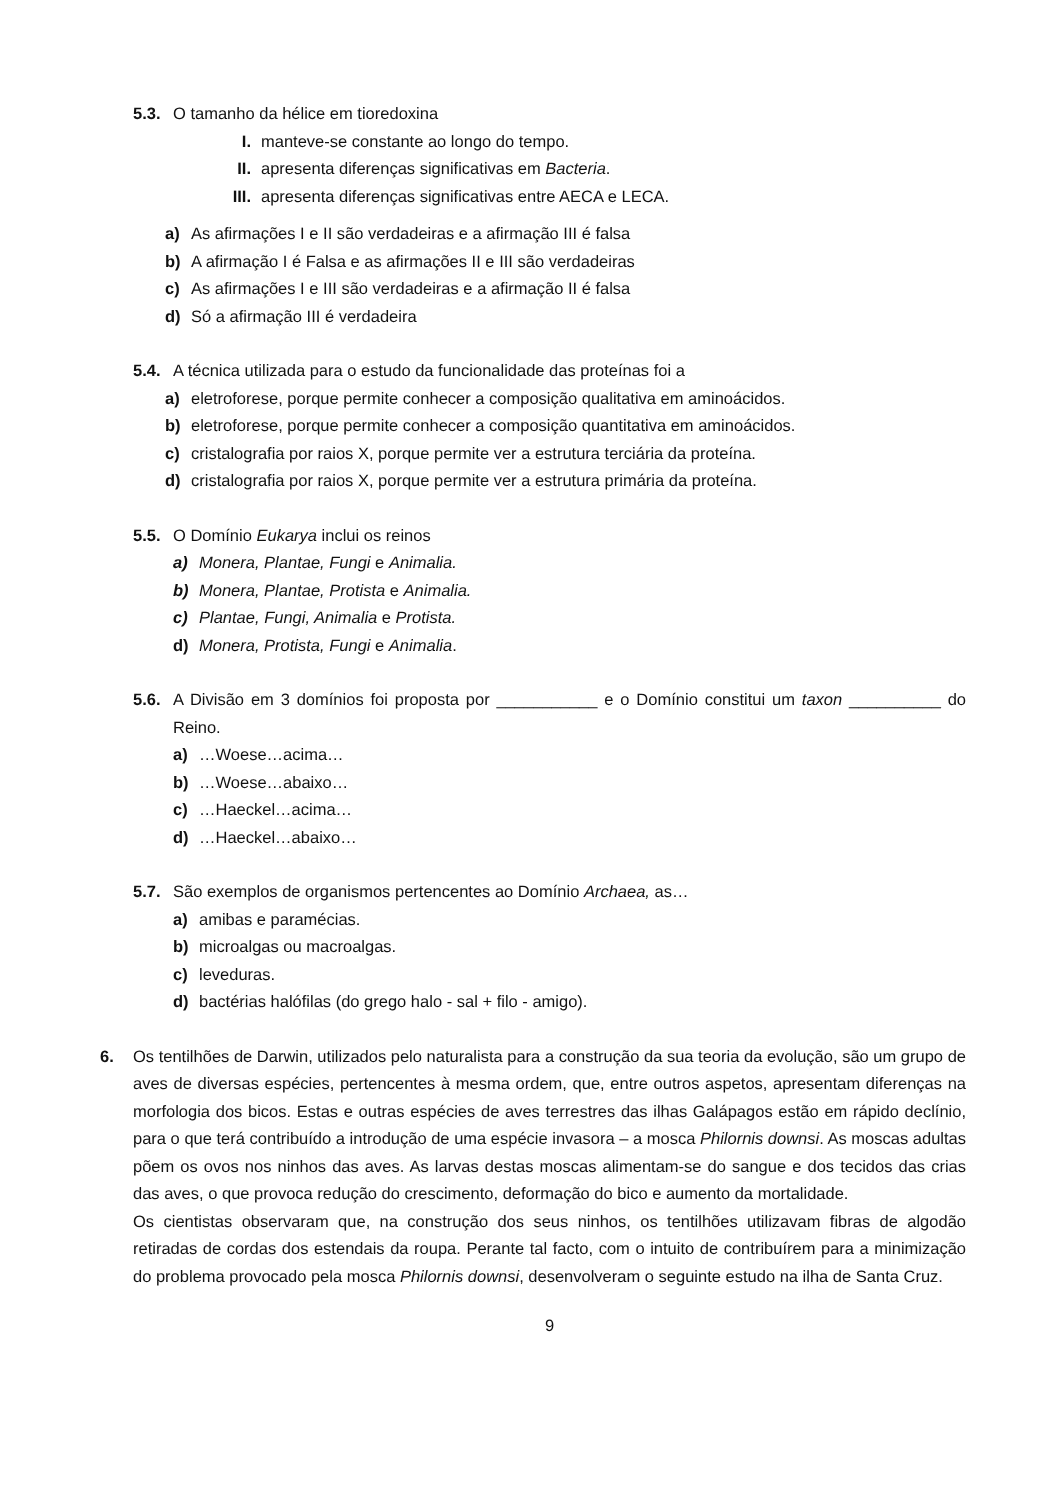5.3. O tamanho da hélice em tioredoxina
I. manteve-se constante ao longo do tempo.
II. apresenta diferenças significativas em Bacteria.
III. apresenta diferenças significativas entre AECA e LECA.
a) As afirmações I e II são verdadeiras e a afirmação III é falsa
b) A afirmação I é Falsa e as afirmações II e III são verdadeiras
c) As afirmações I e III são verdadeiras e a afirmação II é falsa
d) Só a afirmação III é verdadeira
5.4. A técnica utilizada para o estudo da funcionalidade das proteínas foi a
a) eletroforese, porque permite conhecer a composição qualitativa em aminoácidos.
b) eletroforese, porque permite conhecer a composição quantitativa em aminoácidos.
c) cristalografia por raios X, porque permite ver a estrutura terciária da proteína.
d) cristalografia por raios X, porque permite ver a estrutura primária da proteína.
5.5. O Domínio Eukarya inclui os reinos
a) Monera, Plantae, Fungi e Animalia.
b) Monera, Plantae, Protista e Animalia.
c) Plantae, Fungi, Animalia e Protista.
d) Monera, Protista, Fungi e Animalia.
5.6. A Divisão em 3 domínios foi proposta por ___________ e o Domínio constitui um taxon __________ do Reino.
a) …Woese…acima…
b) …Woese…abaixo…
c) …Haeckel…acima…
d) …Haeckel…abaixo…
5.7. São exemplos de organismos pertencentes ao Domínio Archaea, as…
a) amibas e paramécias.
b) microalgas ou macroalgas.
c) leveduras.
d) bactérias halófilas (do grego halo - sal + filo - amigo).
6. Os tentilhões de Darwin, utilizados pelo naturalista para a construção da sua teoria da evolução, são um grupo de aves de diversas espécies, pertencentes à mesma ordem, que, entre outros aspetos, apresentam diferenças na morfologia dos bicos. Estas e outras espécies de aves terrestres das ilhas Galápagos estão em rápido declínio, para o que terá contribuído a introdução de uma espécie invasora – a mosca Philornis downsi. As moscas adultas põem os ovos nos ninhos das aves. As larvas destas moscas alimentam-se do sangue e dos tecidos das crias das aves, o que provoca redução do crescimento, deformação do bico e aumento da mortalidade.
Os cientistas observaram que, na construção dos seus ninhos, os tentilhões utilizavam fibras de algodão retiradas de cordas dos estendais da roupa. Perante tal facto, com o intuito de contribuírem para a minimização do problema provocado pela mosca Philornis downsi, desenvolveram o seguinte estudo na ilha de Santa Cruz.
9